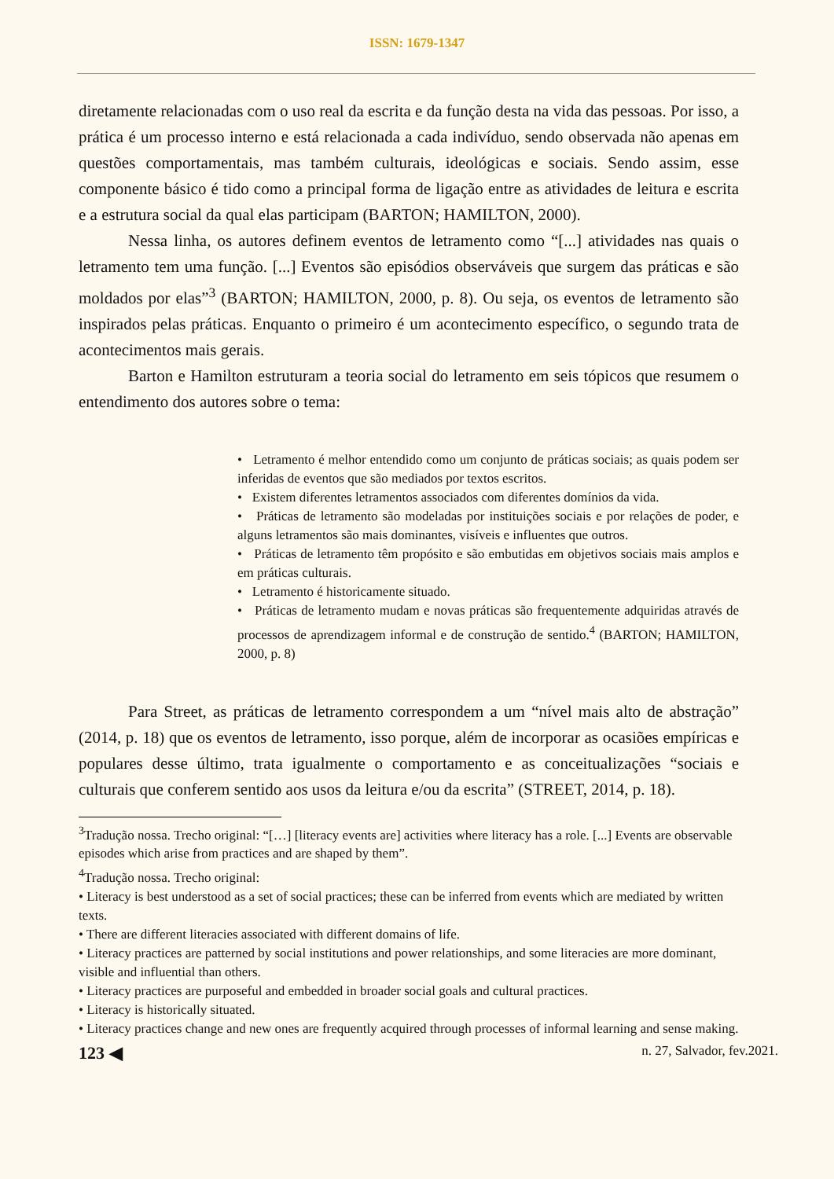ISSN: 1679-1347
diretamente relacionadas com o uso real da escrita e da função desta na vida das pessoas. Por isso, a prática é um processo interno e está relacionada a cada indivíduo, sendo observada não apenas em questões comportamentais, mas também culturais, ideológicas e sociais. Sendo assim, esse componente básico é tido como a principal forma de ligação entre as atividades de leitura e escrita e a estrutura social da qual elas participam (BARTON; HAMILTON, 2000).
Nessa linha, os autores definem eventos de letramento como “[...] atividades nas quais o letramento tem uma função. [...] Eventos são episódios observáveis que surgem das práticas e são moldados por elas”<sup>3</sup> (BARTON; HAMILTON, 2000, p. 8). Ou seja, os eventos de letramento são inspirados pelas práticas. Enquanto o primeiro é um acontecimento específico, o segundo trata de acontecimentos mais gerais.
Barton e Hamilton estruturam a teoria social do letramento em seis tópicos que resumem o entendimento dos autores sobre o tema:
• Letramento é melhor entendido como um conjunto de práticas sociais; as quais podem ser inferidas de eventos que são mediados por textos escritos.
• Existem diferentes letramentos associados com diferentes domínios da vida.
• Práticas de letramento são modeladas por instituições sociais e por relações de poder, e alguns letramentos são mais dominantes, visíveis e influentes que outros.
• Práticas de letramento têm propósito e são embutidas em objetivos sociais mais amplos e em práticas culturais.
• Letramento é historicamente situado.
• Práticas de letramento mudam e novas práticas são frequentemente adquiridas através de processos de aprendizagem informal e de construção de sentido.<sup>4</sup> (BARTON; HAMILTON, 2000, p. 8)
Para Street, as práticas de letramento correspondem a um “nível mais alto de abstração” (2014, p. 18) que os eventos de letramento, isso porque, além de incorporar as ocasiões empíricas e populares desse último, trata igualmente o comportamento e as conceitualizações “sociais e culturais que conferem sentido aos usos da leitura e/ou da escrita” (STREET, 2014, p. 18).
<sup>3</sup> Tradução nossa. Trecho original: “[…] [literacy events are] activities where literacy has a role. [...] Events are observable episodes which arise from practices and are shaped by them”.
<sup>4</sup> Tradução nossa. Trecho original:
• Literacy is best understood as a set of social practices; these can be inferred from events which are mediated by written texts.
• There are different literacies associated with different domains of life.
• Literacy practices are patterned by social institutions and power relationships, and some literacies are more dominant, visible and influential than others.
• Literacy practices are purposeful and embedded in broader social goals and cultural practices.
• Literacy is historically situated.
• Literacy practices change and new ones are frequently acquired through processes of informal learning and sense making.
123 ◀ n. 27, Salvador, fev.2021.